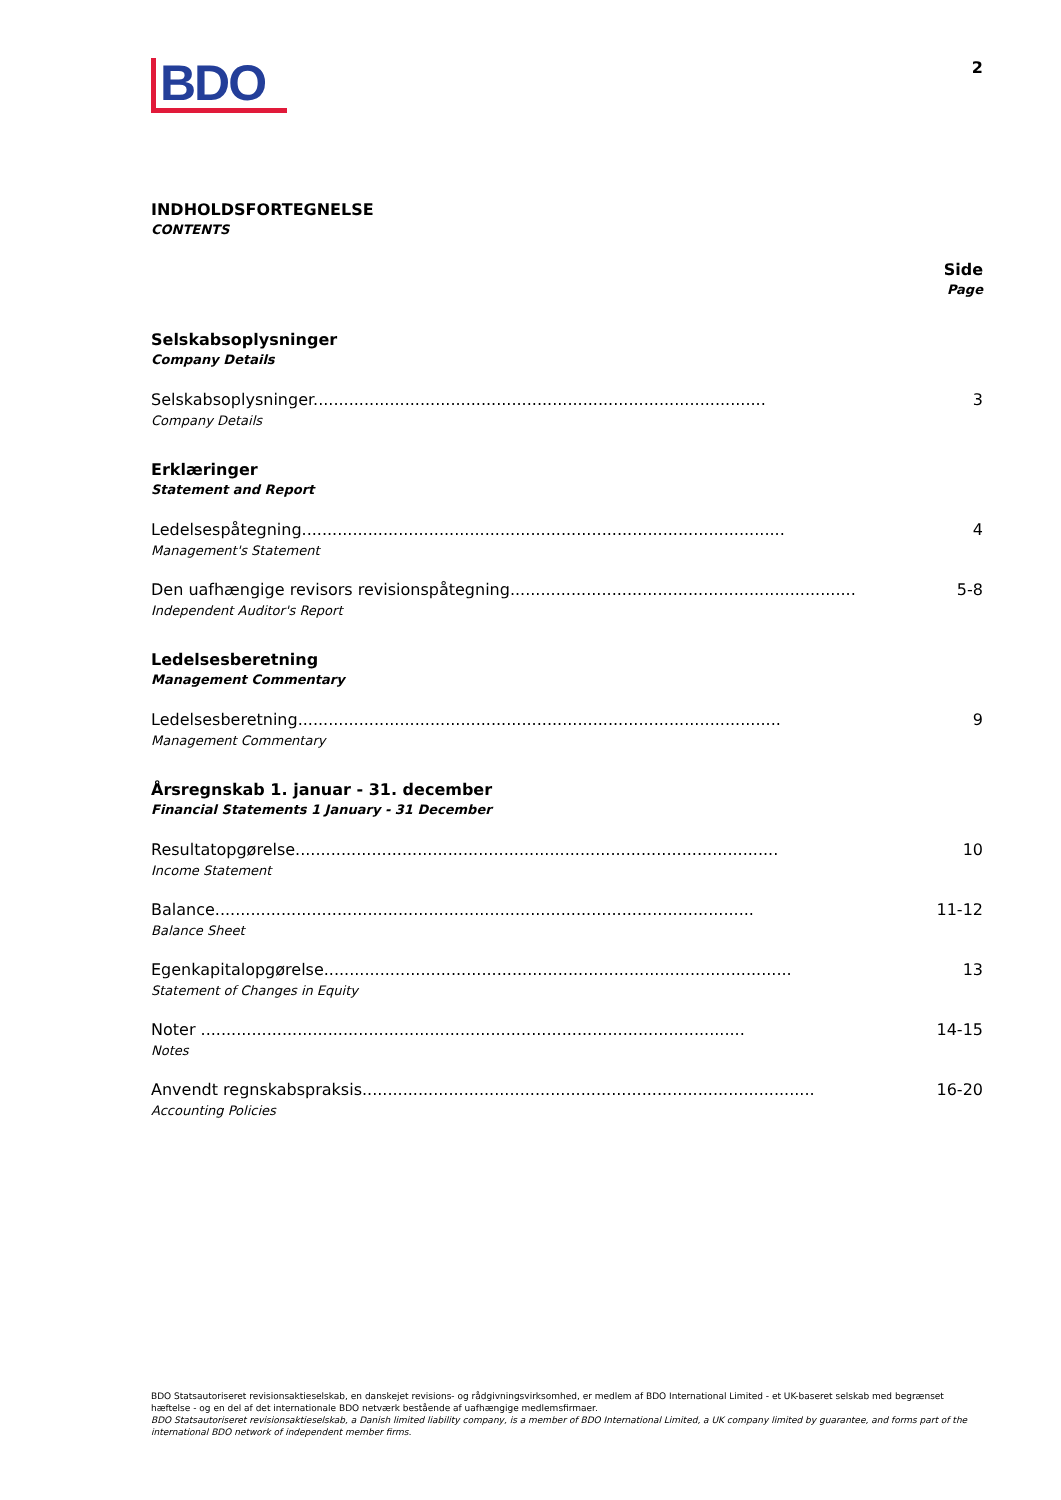BDO
2
INDHOLDSFORTEGNELSE
CONTENTS
Side
Page
Selskabsoplysninger
Company Details
Selskabsoplysninger......................................................................................... 3
Company Details
Erklæringer
Statement and Report
Ledelsespåtegning............................................................................................... 4
Management's Statement
Den uafhængige revisors revisionspåtegning....................................................................... 5-8
Independent Auditor's Report
Ledelsesberetning
Management Commentary
Ledelsesberetning............................................................................................... 9
Management Commentary
Årsregnskab 1. januar - 31. december
Financial Statements 1 January - 31 December
Resultatopgørelse............................................................................................... 10
Income Statement
Balance.......................................................................................................... 11-12
Balance Sheet
Egenkapitalopgørelse............................................................................................ 13
Statement of Changes in Equity
Noter ........................................................................................................... 14-15
Notes
Anvendt regnskabspraksis......................................................................................... 16-20
Accounting Policies
BDO Statsautoriseret revisionsaktieselskab, en danskejet revisions- og rådgivningsvirksomhed, er medlem af BDO International Limited - et UK-baseret selskab med begrænset hæftelse - og en del af det internationale BDO netværk bestående af uafhængige medlemsfirmaer.
BDO Statsautoriseret revisionsaktieselskab, a Danish limited liability company, is a member of BDO International Limited, a UK company limited by guarantee, and forms part of the international BDO network of independent member firms.